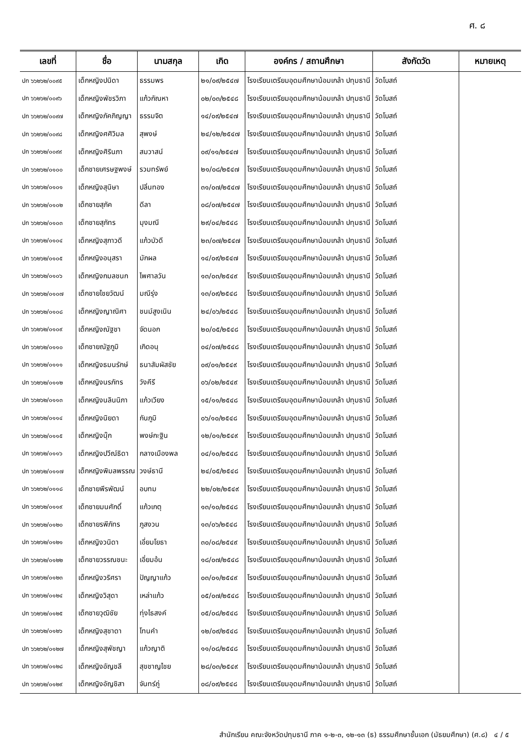ศ. ๘
| เลขที่ | ชื่อ | นามสกุล | เกิด | องค์กร / สถานศึกษา | สังกัดวัด | หมายเหตุ |
| --- | --- | --- | --- | --- | --- | --- |
| ปท ๖๖๒๖๒/๐๐๙๕ | เด็กหญิงปนิดา | ธรรมพร | ๒๑/๐๙/๒๕๔๗ | โรงเรียนเตรียมอุดมศึกษาน้อมเกล้า ปทุมธานี | วัดโบสถ์ | |
| ปท ๖๖๒๖๒/๐๐๙๖ | เด็กหญิงพัชรวิภา | แก้วกัณหา | ๐๒/๐๓/๒๕๔๘ | โรงเรียนเตรียมอุดมศึกษาน้อมเกล้า ปทุมธานี | วัดโบสถ์ | |
| ปท ๖๖๒๖๒/๐๐๙๗ | เด็กหญิงภัคภิญญา | ธรรมจิต | ๑๔/๐๙/๒๕๔๗ | โรงเรียนเตรียมอุดมศึกษาน้อมเกล้า ปทุมธานี | วัดโบสถ์ | |
| ปท ๖๖๒๖๒/๐๐๙๘ | เด็กหญิงศศิวิมล | สุพงษ์ | ๒๔/๑๒/๒๕๔๗ | โรงเรียนเตรียมอุดมศึกษาน้อมเกล้า ปทุมธานี | วัดโบสถ์ | |
| ปท ๖๖๒๖๒/๐๐๙๙ | เด็กหญิงศิรินภา | สมวาสน์ | ๐๙/๑๑/๒๕๔๗ | โรงเรียนเตรียมอุดมศึกษาน้อมเกล้า ปทุมธานี | วัดโบสถ์ | |
| ปท ๖๖๒๖๒/๐๑๐๐ | เด็กชายเศรษฐพงษ์ | รวมทรัพย์ | ๒๑/๐๘/๒๕๔๗ | โรงเรียนเตรียมอุดมศึกษาน้อมเกล้า ปทุมธานี | วัดโบสถ์ | |
| ปท ๖๖๒๖๒/๐๑๐๑ | เด็กหญิงสุนิษา | ปลิ่นทอง | ๓๑/๐๗/๒๕๔๗ | โรงเรียนเตรียมอุดมศึกษาน้อมเกล้า ปทุมธานี | วัดโบสถ์ | |
| ปท ๖๖๒๖๒/๐๑๐๒ | เด็กชายสุภัค | ดีลา | ๐๘/๐๗/๒๕๔๗ | โรงเรียนเตรียมอุดมศึกษาน้อมเกล้า ปทุมธานี | วัดโบสถ์ | |
| ปท ๖๖๒๖๒/๐๑๐๓ | เด็กชายสุภัทร | มุงมณี | ๒๙/๐๔/๒๕๔๘ | โรงเรียนเตรียมอุดมศึกษาน้อมเกล้า ปทุมธานี | วัดโบสถ์ | |
| ปท ๖๖๒๖๒/๐๑๐๔ | เด็กหญิงสุภาวดี | แก้วบัวดี | ๒๓/๐๗/๒๕๔๗ | โรงเรียนเตรียมอุดมศึกษาน้อมเกล้า ปทุมธานี | วัดโบสถ์ | |
| ปท ๖๖๒๖๒/๐๑๐๕ | เด็กหญิงอนุสรา | มักผล | ๑๔/๐๙/๒๕๔๗ | โรงเรียนเตรียมอุดมศึกษาน้อมเกล้า ปทุมธานี | วัดโบสถ์ | |
| ปท ๖๖๒๖๒/๐๑๐๖ | เด็กหญิงกมลชนก | ไพศาลวัน | ๑๓/๐๓/๒๕๔๙ | โรงเรียนเตรียมอุดมศึกษาน้อมเกล้า ปทุมธานี | วัดโบสถ์ | |
| ปท ๖๖๒๖๒/๐๑๐๗ | เด็กชายไชยวัฒน์ | มณีรุ่ง | ๑๓/๐๙/๒๕๔๘ | โรงเรียนเตรียมอุดมศึกษาน้อมเกล้า ปทุมธานี | วัดโบสถ์ | |
| ปท ๖๖๒๖๒/๐๑๐๘ | เด็กหญิงญาณิศา | ชนม์สูงเนิน | ๒๔/๐๖/๒๕๔๘ | โรงเรียนเตรียมอุดมศึกษาน้อมเกล้า ปทุมธานี | วัดโบสถ์ | |
| ปท ๖๖๒๖๒/๐๑๐๙ | เด็กหญิงณัฐชา | จัดนอก | ๒๐/๐๕/๒๕๔๘ | โรงเรียนเตรียมอุดมศึกษาน้อมเกล้า ปทุมธานี | วัดโบสถ์ | |
| ปท ๖๖๒๖๒/๐๑๑๐ | เด็กชายณัฐภูมิ | เกิดอนุ | ๐๔/๐๗/๒๕๔๘ | โรงเรียนเตรียมอุดมศึกษาน้อมเกล้า ปทุมธานี | วัดโบสถ์ | |
| ปท ๖๖๒๖๒/๐๑๑๑ | เด็กหญิงธมนรักษ์ | ธนาสัมผัสชัย | ๐๙/๐๑/๒๕๔๙ | โรงเรียนเตรียมอุดมศึกษาน้อมเกล้า ปทุมธานี | วัดโบสถ์ | |
| ปท ๖๖๒๖๒/๐๑๑๒ | เด็กหญิงนรภัทร | วังคีรี | ๐๖/๐๒/๒๕๔๙ | โรงเรียนเตรียมอุดมศึกษาน้อมเกล้า ปทุมธานี | วัดโบสถ์ | |
| ปท ๖๖๒๖๒/๐๑๑๓ | เด็กหญิงนลินนิภา | แก้วเวียง | ๑๕/๑๑/๒๕๔๘ | โรงเรียนเตรียมอุดมศึกษาน้อมเกล้า ปทุมธานี | วัดโบสถ์ | |
| ปท ๖๖๒๖๒/๐๑๑๔ | เด็กหญิงนิยดา | กันภูมิ | ๐๖/๑๐/๒๕๔๘ | โรงเรียนเตรียมอุดมศึกษาน้อมเกล้า ปทุมธานี | วัดโบสถ์ | |
| ปท ๖๖๒๖๒/๐๑๑๕ | เด็กหญิงนุ๊ก | พงษ์กะฐิน | ๑๒/๐๑/๒๕๔๙ | โรงเรียนเตรียมอุดมศึกษาน้อมเกล้า ปทุมธานี | วัดโบสถ์ | |
| ปท ๖๖๒๖๒/๐๑๑๖ | เด็กหญิงปวีณ์ธิดา | กลางเมืองพล | ๐๔/๑๐/๒๕๔๘ | โรงเรียนเตรียมอุดมศึกษาน้อมเกล้า ปทุมธานี | วัดโบสถ์ | |
| ปท ๖๖๒๖๒/๐๑๑๗ | เด็กหญิงพิมลพรรณ | วงษ์ธานี | ๒๔/๐๕/๒๕๔๘ | โรงเรียนเตรียมอุดมศึกษาน้อมเกล้า ปทุมธานี | วัดโบสถ์ | |
| ปท ๖๖๒๖๒/๐๑๑๘ | เด็กชายพีรพัฒน์ | อบทม | ๒๒/๐๒/๒๕๔๙ | โรงเรียนเตรียมอุดมศึกษาน้อมเกล้า ปทุมธานี | วัดโบสถ์ | |
| ปท ๖๖๒๖๒/๐๑๑๙ | เด็กชายมนศักดิ์ | แก้วเกตุ | ๑๓/๑๐/๒๕๔๘ | โรงเรียนเตรียมอุดมศึกษาน้อมเกล้า ปทุมธานี | วัดโบสถ์ | |
| ปท ๖๖๒๖๒/๐๑๒๐ | เด็กชายรพีภัทร | ภูสงวน | ๑๓/๐๖/๒๕๔๘ | โรงเรียนเตรียมอุดมศึกษาน้อมเกล้า ปทุมธานี | วัดโบสถ์ | |
| ปท ๖๖๒๖๒/๐๑๒๑ | เด็กหญิงวนิดา | เอี่ยมโยธา | ๓๐/๐๘/๒๕๔๙ | โรงเรียนเตรียมอุดมศึกษาน้อมเกล้า ปทุมธานี | วัดโบสถ์ | |
| ปท ๖๖๒๖๒/๐๑๒๒ | เด็กชายวรรณชนะ | เอี่ยมอ้น | ๑๘/๐๗/๒๕๔๘ | โรงเรียนเตรียมอุดมศึกษาน้อมเกล้า ปทุมธานี | วัดโบสถ์ | |
| ปท ๖๖๒๖๒/๐๑๒๓ | เด็กหญิงวริศรา | ปัญญาแก้ว | ๐๓/๐๑/๒๕๔๙ | โรงเรียนเตรียมอุดมศึกษาน้อมเกล้า ปทุมธานี | วัดโบสถ์ | |
| ปท ๖๖๒๖๒/๐๑๒๔ | เด็กหญิงวิสุดา | เหล่าแก้ว | ๐๕/๐๗/๒๕๔๘ | โรงเรียนเตรียมอุดมศึกษาน้อมเกล้า ปทุมธานี | วัดโบสถ์ | |
| ปท ๖๖๒๖๒/๐๑๒๕ | เด็กชายวุฒิชัย | ทุ่งไธสงค์ | ๐๕/๐๘/๒๕๔๘ | โรงเรียนเตรียมอุดมศึกษาน้อมเกล้า ปทุมธานี | วัดโบสถ์ | |
| ปท ๖๖๒๖๒/๐๑๒๖ | เด็กหญิงสุชาดา | โทนคำ | ๑๒/๐๙/๒๕๔๘ | โรงเรียนเตรียมอุดมศึกษาน้อมเกล้า ปทุมธานี | วัดโบสถ์ | |
| ปท ๖๖๒๖๒/๐๑๒๗ | เด็กหญิงสุพัชญา | แก้วญาติ | ๑๑/๐๘/๒๕๔๘ | โรงเรียนเตรียมอุดมศึกษาน้อมเกล้า ปทุมธานี | วัดโบสถ์ | |
| ปท ๖๖๒๖๒/๐๑๒๘ | เด็กหญิงอัญชลี | สุขชาญไชย | ๒๘/๐๓/๒๕๔๙ | โรงเรียนเตรียมอุดมศึกษาน้อมเกล้า ปทุมธานี | วัดโบสถ์ | |
| ปท ๖๖๒๖๒/๐๑๒๙ | เด็กหญิงอัญชิสา | จันทร์ภู่ | ๐๘/๐๙/๒๕๔๘ | โรงเรียนเตรียมอุดมศึกษาน้อมเกล้า ปทุมธานี | วัดโบสถ์ | |
สำนักเรียน คณะจังหวัดปทุมธานี ภาค ๑-๒-๓, ๑๒-๑๓ (ธ) ธรรมศึกษาชั้นเอก (มัธยมศึกษา) (ศ.๘) ๔ / ๕